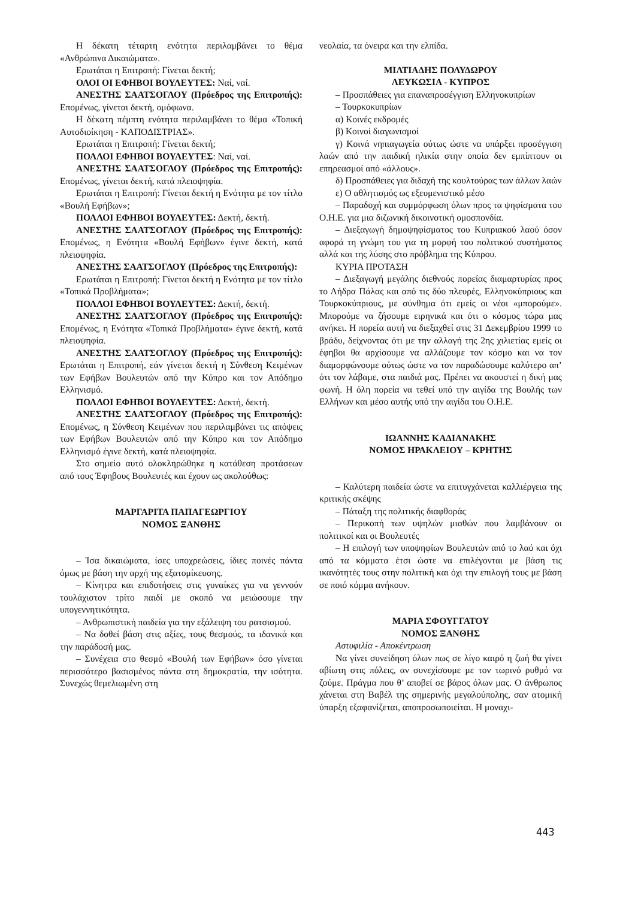Η δέκατη τέταρτη ενότητα περιλαμβάνει το θέμα «Ανθρώπινα Δικαιώματα».
Ερωτάται η Επιτροπή: Γίνεται δεκτή;
ΟΛΟΙ ΟΙ ΕΦΗΒΟΙ ΒΟΥΛΕΥΤΕΣ: Ναί, ναί.
ΑΝΕΣΤΗΣ ΣΑΑΤΣΟΓΛΟΥ (Πρόεδρος της Επιτροπής): Επομένως, γίνεται δεκτή, ομόφωνα.
Η δέκατη πέμπτη ενότητα περιλαμβάνει το θέμα «Τοπική Αυτοδιοίκηση - ΚΑΠΟΔΙΣΤΡΙΑΣ».
Ερωτάται η Επιτροπή: Γίνεται δεκτή;
ΠΟΛΛΟΙ ΕΦΗΒΟΙ ΒΟΥΛΕΥΤΕΣ: Ναί, ναί.
ΑΝΕΣΤΗΣ ΣΑΑΤΣΟΓΛΟΥ (Πρόεδρος της Επιτροπής): Επομένως, γίνεται δεκτή, κατά πλειοψηφία.
Ερωτάται η Επιτροπή: Γίνεται δεκτή η Ενότητα με τον τίτλο «Βουλή Εφήβων»;
ΠΟΛΛΟΙ ΕΦΗΒΟΙ ΒΟΥΛΕΥΤΕΣ: Δεκτή, δεκτή.
ΑΝΕΣΤΗΣ ΣΑΑΤΣΟΓΛΟΥ (Πρόεδρος της Επιτροπής): Επομένως, η Ενότητα «Βουλή Εφήβων» έγινε δεκτή, κατά πλειοψηφία.
ΑΝΕΣΤΗΣ ΣΑΑΤΣΟΓΛΟΥ (Πρόεδρος της Επιτροπής):
Ερωτάται η Επιτροπή: Γίνεται δεκτή η Ενότητα με τον τίτλο «Τοπικά Προβλήματα»;
ΠΟΛΛΟΙ ΕΦΗΒΟΙ ΒΟΥΛΕΥΤΕΣ: Δεκτή, δεκτή.
ΑΝΕΣΤΗΣ ΣΑΑΤΣΟΓΛΟΥ (Πρόεδρος της Επιτροπής): Επομένως, η Ενότητα «Τοπικά Προβλήματα» έγινε δεκτή, κατά πλειοψηφία.
ΑΝΕΣΤΗΣ ΣΑΑΤΣΟΓΛΟΥ (Πρόεδρος της Επιτροπής): Ερωτάται η Επιτροπή, εάν γίνεται δεκτή η Σύνθεση Κειμένων των Εφήβων Βουλευτών από την Κύπρο και τον Απόδημο Ελληνισμό.
ΠΟΛΛΟΙ ΕΦΗΒΟΙ ΒΟΥΛΕΥΤΕΣ: Δεκτή, δεκτή.
ΑΝΕΣΤΗΣ ΣΑΑΤΣΟΓΛΟΥ (Πρόεδρος της Επιτροπής): Επομένως, η Σύνθεση Κειμένων που περιλαμβάνει τις απόψεις των Εφήβων Βουλευτών από την Κύπρο και τον Απόδημο Ελληνισμό έγινε δεκτή, κατά πλειοψηφία.
Στο σημείο αυτό ολοκληρώθηκε η κατάθεση προτάσεων από τους Έφηβους Βουλευτές και έχουν ως ακολούθως:
ΜΑΡΓΑΡΙΤΑ ΠΑΠΑΓΕΩΡΓΙΟΥ
ΝΟΜΟΣ ΞΑΝΘΗΣ
– Ίσα δικαιώματα, ίσες υποχρεώσεις, ίδιες ποινές πάντα όμως με βάση την αρχή της εξατομίκευσης.
– Κίνητρα και επιδοτήσεις στις γυναίκες για να γεννούν τουλάχιστον τρίτο παιδί με σκοπό να μειώσουμε την υπογεννητικότητα.
– Ανθρωπιστική παιδεία για την εξάλειψη του ρατσισμού.
– Να δοθεί βάση στις αξίες, τους θεσμούς, τα ιδανικά και την παράδοσή μας.
– Συνέχεια στο θεσμό «Βουλή των Εφήβων» όσο γίνεται περισσότερο βασισμένος πάντα στη δημοκρατία, την ισότητα. Συνεχώς θεμελιωμένη στη
νεολαία, τα όνειρα και την ελπίδα.
ΜΙΛΤΙΑΔΗΣ ΠΟΛΥΔΩΡΟΥ
ΛΕΥΚΩΣΙΑ - ΚΥΠΡΟΣ
– Προσπάθειες για επαναπροσέγγιση Ελληνοκυπρίων
– Τουρκοκυπρίων
α) Κοινές εκδρομές
β) Κοινοί διαγωνισμοί
γ) Κοινά νηπιαγωγεία ούτως ώστε να υπάρξει προσέγγιση λαών από την παιδική ηλικία στην οποία δεν εμπίπτουν οι επηρεασμοί από «άλλους».
δ) Προσπάθειες για διδαχή της κουλτούρας των άλλων λαών
ε) Ο αθλητισμός ως εξευμενιστικό μέσο
– Παραδοχή και συμμόρφωση όλων προς τα ψηφίσματα του Ο.Η.Ε. για μια διζωνική δικοινοτική ομοσπονδία.
– Διεξαγωγή δημοψηφίσματος του Κυπριακού λαού όσον αφορά τη γνώμη του για τη μορφή του πολιτικού συστήματος αλλά και της λύσης στο πρόβλημα της Κύπρου.
ΚΥΡΙΑ ΠΡΟΤΑΣΗ
– Διεξαγωγή μεγάλης διεθνούς πορείας διαμαρτυρίας προς το Λήδρα Πάλας και από τις δύο πλευρές, Ελληνοκύπριους και Τουρκοκύπριους, με σύνθημα ότι εμείς οι νέοι «μπορούμε». Μπορούμε να ζήσουμε ειρηνικά και ότι ο κόσμος τώρα μας ανήκει. Η πορεία αυτή να διεξαχθεί στις 31 Δεκεμβρίου 1999 το βράδυ, δείχνοντας ότι με την αλλαγή της 2ης χιλιετίας εμείς οι έφηβοι θα αρχίσουμε να αλλάζουμε τον κόσμο και να τον διαμορφώνουμε ούτως ώστε να τον παραδώσουμε καλύτερο απ’ ότι τον λάβαμε, στα παιδιά μας. Πρέπει να ακουστεί η δική μας φωνή. Η όλη πορεία να τεθεί υπό την αιγίδα της Βουλής των Ελλήνων και μέσο αυτής υπό την αιγίδα του Ο.Η.Ε.
ΙΩΑΝΝΗΣ ΚΑΔΙΑΝΑΚΗΣ
ΝΟΜΟΣ ΗΡΑΚΛΕΙΟΥ – ΚΡΗΤΗΣ
– Καλύτερη παιδεία ώστε να επιτυγχάνεται καλλιέργεια της κριτικής σκέψης
– Πάταξη της πολιτικής διαφθοράς
– Περικοπή των υψηλών μισθών που λαμβάνουν οι πολιτικοί και οι Βουλευτές
– Η επιλογή των υποψηφίων Βουλευτών από το λαό και όχι από τα κόμματα έτσι ώστε να επιλέγονται με βάση τις ικανότητές τους στην πολιτική και όχι την επιλογή τους με βάση σε ποιό κόμμα ανήκουν.
ΜΑΡΙΑ ΣΦΟΥΓΓΑΤΟΥ
ΝΟΜΟΣ ΞΑΝΘΗΣ
Αστυφιλία - Αποκέντρωση
Να γίνει συνείδηση όλων πως σε λίγο καιρό η ζωή θα γίνει αβίωτη στις πόλεις, αν συνεχίσουμε με τον τωρινό ρυθμό να ζούμε. Πράγμα που θ’ αποβεί σε βάρος όλων μας. Ο άνθρωπος χάνεται στη Βαβέλ της σημερινής μεγαλούπολης, σαν ατομική ύπαρξη εξαφανίζεται, αποπροσωποιείται. Η μοναχι-
443